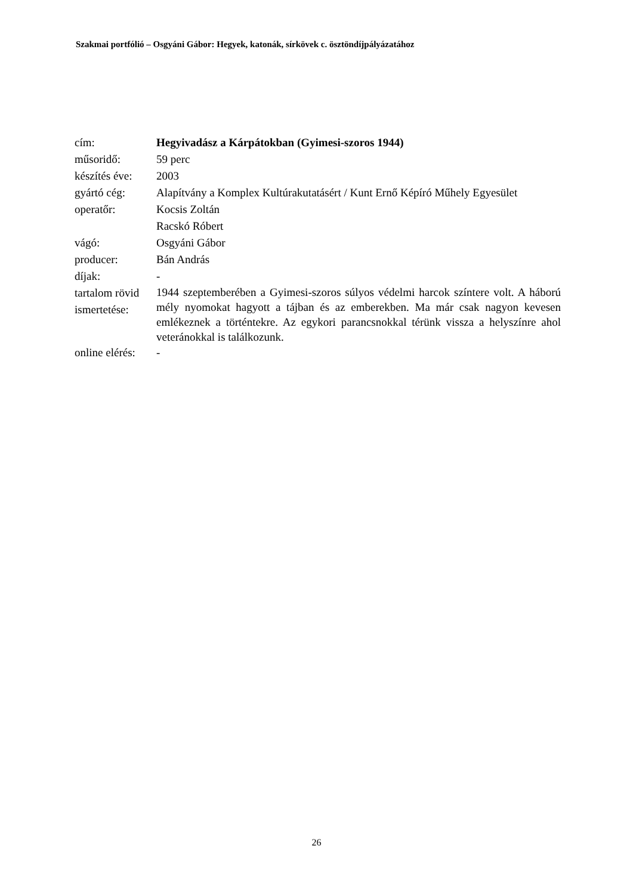Szakmai portfólió – Osgyáni Gábor: Hegyek, katonák, sírkövek c. ösztöndíjpályázatához
| cím: | Hegyivadász a Kárpátokban (Gyimesi-szoros 1944) |
| műsoridő: | 59 perc |
| készítés éve: | 2003 |
| gyártó cég: | Alapítvány a Komplex Kultúrakutatásért / Kunt Ernő Képíró Műhely Egyesület |
| operatőr: | Kocsis Zoltán Racskó Róbert |
| vágó: | Osgyáni Gábor |
| producer: | Bán András |
| díjak: | - |
| tartalom rövid ismertetése: | 1944 szeptemberében a Gyimesi-szoros súlyos védelmi harcok színtere volt. A háború mély nyomokat hagyott a tájban és az emberekben. Ma már csak nagyon kevesen emlékeznek a történtekre. Az egykori parancsnokkal térünk vissza a helyszínre ahol veteránokkal is találkozunk. |
| online elérés: | - |
26